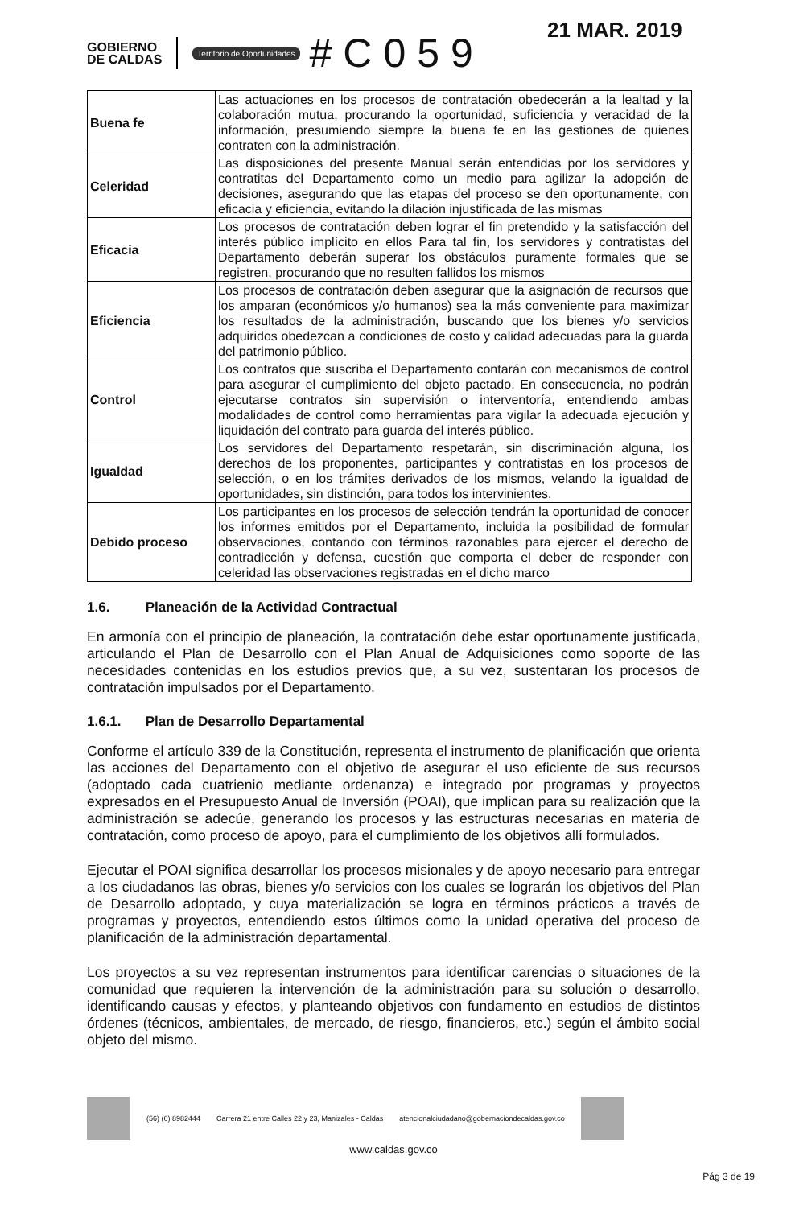21 MAR. 2019
GOBIERNO
DE CALDAS
Territorio de Oportunidades #C059
| Buena fe | Las actuaciones en los procesos de contratación obedecerán a la lealtad y la colaboración mutua, procurando la oportunidad, suficiencia y veracidad de la información, presumiendo siempre la buena fe en las gestiones de quienes contraten con la administración. |
| Celeridad | Las disposiciones del presente Manual serán entendidas por los servidores y contratitas del Departamento como un medio para agilizar la adopción de decisiones, asegurando que las etapas del proceso se den oportunamente, con eficacia y eficiencia, evitando la dilación injustificada de las mismas |
| Eficacia | Los procesos de contratación deben lograr el fin pretendido y la satisfacción del interés público implícito en ellos Para tal fin, los servidores y contratistas del Departamento deberán superar los obstáculos puramente formales que se registren, procurando que no resulten fallidos los mismos |
| Eficiencia | Los procesos de contratación deben asegurar que la asignación de recursos que los amparan (económicos y/o humanos) sea la más conveniente para maximizar los resultados de la administración, buscando que los bienes y/o servicios adquiridos obedezcan a condiciones de costo y calidad adecuadas para la guarda del patrimonio público. |
| Control | Los contratos que suscriba el Departamento contarán con mecanismos de control para asegurar el cumplimiento del objeto pactado. En consecuencia, no podrán ejecutarse contratos sin supervisión o interventoría, entendiendo ambas modalidades de control como herramientas para vigilar la adecuada ejecución y liquidación del contrato para guarda del interés público. |
| Igualdad | Los servidores del Departamento respetarán, sin discriminación alguna, los derechos de los proponentes, participantes y contratistas en los procesos de selección, o en los trámites derivados de los mismos, velando la igualdad de oportunidades, sin distinción, para todos los intervinientes. |
| Debido proceso | Los participantes en los procesos de selección tendrán la oportunidad de conocer los informes emitidos por el Departamento, incluida la posibilidad de formular observaciones, contando con términos razonables para ejercer el derecho de contradicción y defensa, cuestión que comporta el deber de responder con celeridad las observaciones registradas en el dicho marco |
1.6. Planeación de la Actividad Contractual
En armonía con el principio de planeación, la contratación debe estar oportunamente justificada, articulando el Plan de Desarrollo con el Plan Anual de Adquisiciones como soporte de las necesidades contenidas en los estudios previos que, a su vez, sustentaran los procesos de contratación impulsados por el Departamento.
1.6.1. Plan de Desarrollo Departamental
Conforme el artículo 339 de la Constitución, representa el instrumento de planificación que orienta las acciones del Departamento con el objetivo de asegurar el uso eficiente de sus recursos (adoptado cada cuatrienio mediante ordenanza) e integrado por programas y proyectos expresados en el Presupuesto Anual de Inversión (POAI), que implican para su realización que la administración se adecúe, generando los procesos y las estructuras necesarias en materia de contratación, como proceso de apoyo, para el cumplimiento de los objetivos allí formulados.
Ejecutar el POAI significa desarrollar los procesos misionales y de apoyo necesario para entregar a los ciudadanos las obras, bienes y/o servicios con los cuales se lograrán los objetivos del Plan de Desarrollo adoptado, y cuya materialización se logra en términos prácticos a través de programas y proyectos, entendiendo estos últimos como la unidad operativa del proceso de planificación de la administración departamental.
Los proyectos a su vez representan instrumentos para identificar carencias o situaciones de la comunidad que requieren la intervención de la administración para su solución o desarrollo, identificando causas y efectos, y planteando objetivos con fundamento en estudios de distintos órdenes (técnicos, ambientales, de mercado, de riesgo, financieros, etc.) según el ámbito social objeto del mismo.
(56) (6) 8982444 Carrera 21 entre Calles 22 y 23, Manizales - Caldas atencionalciudadano@gobernaciondecaldas.gov.co
www.caldas.gov.co
Pág 3 de 19